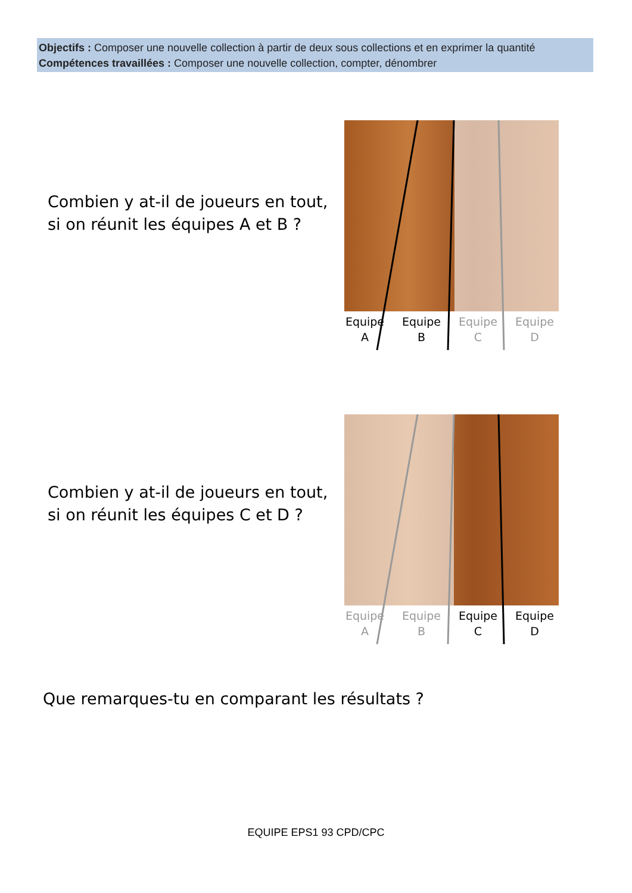Objectifs : Composer une nouvelle collection à partir de deux sous collections et en exprimer la quantité
Compétences travaillées : Composer une nouvelle collection, compter, dénombrer
Combien y at-il de joueurs en tout,
si on réunit les équipes A et B ?
Equipe
A
Equipe
B
Equipe
C
Equipe
D
Combien y at-il de joueurs en tout,
si on réunit les équipes C et D ?
Equipe
A
Equipe
B
Equipe
C
Equipe
D
Que remarques-tu en comparant les résultats ?
EQUIPE EPS1 93 CPD/CPC